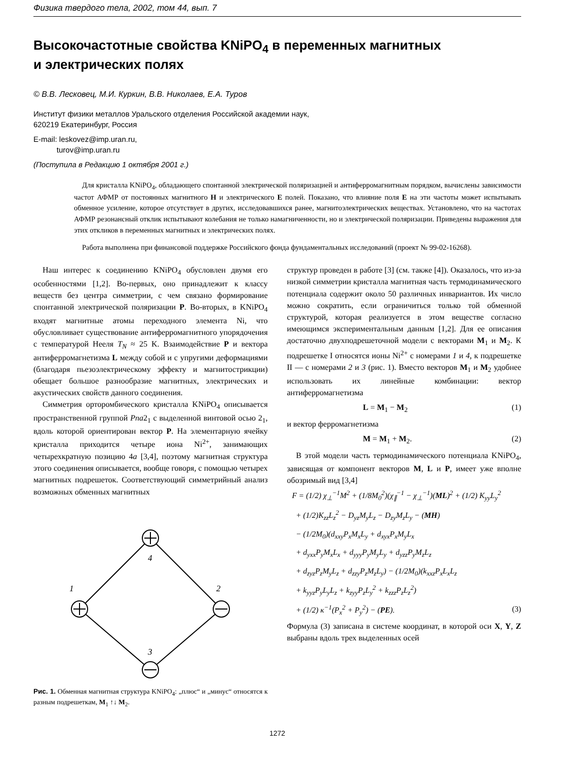Физика твердого тела, 2002, том 44, вып. 7
Высокочастотные свойства KNiPO<sub>4</sub> в переменных магнитных
и электрических полях
© В.В. Лесковец, М.И. Куркин, В.В. Николаев, Е.А. Туров
Институт физики металлов Уральского отделения Российской академии наук,
620219 Екатеринбург, Россия
E-mail: leskovez@imp.uran.ru,
turov@imp.uran.ru
(Поступила в Редакцию 1 октября 2001 г.)
Для кристалла KNiPO<sub>4</sub>, обладающего спонтанной электрической поляризацией и антиферромагнитным порядком, вычислены зависимости частот АФМР от постоянных магнитного H и электрического E полей. Показано, что влияние поля E на эти частоты может испытывать обменное усиление, которое отсутствует в других, исследовавшихся ранее, магнитоэлектрических веществах. Установлено, что на частотах АФМР резонансный отклик испытывают колебания не только намагниченности, но и электрической поляризации. Приведены выражения для этих откликов в переменных магнитных и электрических полях.
Работа выполнена при финансовой поддержке Российского фонда фундаментальных исследований (проект № 99-02-16268).
Наш интерес к соединению KNiPO<sub>4</sub> обусловлен двумя его особенностями [1,2]. Во-первых, оно принадлежит к классу веществ без центра симметрии, с чем связано формирование спонтанной электрической поляризации P. Во-вторых, в KNiPO<sub>4</sub> входят магнитные атомы переходного элемента Ni, что обусловливает существование антиферромагнитного упорядочения с температурой Нееля T<sub>N</sub> ≈ 25 K. Взаимодействие P и вектора антиферромагнетизма L между собой и с упругими деформациями (благодаря пьезоэлектрическому эффекту и магнитострикции) обещает большое разнообразие магнитных, электрических и акустических свойств данного соединения.
Симметрия орторомбического кристалла KNiPO<sub>4</sub> описывается пространственной группой Pna2<sub>1</sub> с выделенной винтовой осью 2<sub>1</sub>, вдоль которой ориентирован вектор P. На элементарную ячейку кристалла приходится четыре иона Ni<sup>2+</sup>, занимающих четырехкратную позицию 4a [3,4], поэтому магнитная структура этого соединения описывается, вообще говоря, с помощью четырех магнитных подрешеток. Соответствующий симметрийный анализ возможных обменных магнитных
4
1
2
3
Рис. 1. Обменная магнитная структура KNiPO<sub>4</sub>: „плюс“ и „минус“ относятся к разным подрешеткам, M<sub>1</sub> ↑↓ M<sub>2</sub>.
структур проведен в работе [3] (см. также [4]). Оказалось, что из-за низкой симметрии кристалла магнитная часть термодинамического потенциала содержит около 50 различных инвариантов. Их число можно сократить, если ограничиться только той обменной структурой, которая реализуется в этом веществе согласно имеющимся экспериментальным данным [1,2]. Для ее описания достаточно двухподрешеточной модели с векторами M<sub>1</sub> и M<sub>2</sub>. К подрешетке I относятся ионы Ni<sup>2+</sup> с номерами 1 и 4, к подрешетке II — с номерами 2 и 3 (рис. 1). Вместо векторов M<sub>1</sub> и M<sub>2</sub> удобнее использовать их линейные комбинации: вектор антиферромагнетизма
L = M<sub>1</sub> − M<sub>2</sub> (1)
и вектор ферромагнетизма
M = M<sub>1</sub> + M<sub>2</sub>. (2)
В этой модели часть термодинамического потенциала KNiPO<sub>4</sub>, зависящая от компонент векторов M, L и P, имеет уже вполне обозримый вид [3,4]
F = (1/2) χ<sub>⊥</sub><sup>−1</sup>M<sup>2</sup> + (1/8M<sub>0</sub><sup>2</sup>)(χ<sub>∥</sub><sup>−1</sup> − χ<sub>⊥</sub><sup>−1</sup>)(ML)<sup>2</sup> + (1/2) K<sub>yy</sub>L<sub>y</sub><sup>2</sup>
+ (1/2)K<sub>zz</sub>L<sub>z</sub><sup>2</sup> − D<sub>yz</sub>M<sub>y</sub>L<sub>z</sub> − D<sub>zy</sub>M<sub>z</sub>L<sub>y</sub> − (MH)
− (1/2M<sub>0</sub>)(d<sub>xxy</sub>P<sub>x</sub>M<sub>x</sub>L<sub>y</sub> + d<sub>xyx</sub>P<sub>x</sub>M<sub>y</sub>L<sub>x</sub>
+ d<sub>yxx</sub>P<sub>y</sub>M<sub>x</sub>L<sub>x</sub> + d<sub>yyy</sub>P<sub>y</sub>M<sub>y</sub>L<sub>y</sub> + d<sub>yzz</sub>P<sub>y</sub>M<sub>z</sub>L<sub>z</sub>
+ d<sub>zyz</sub>P<sub>z</sub>M<sub>y</sub>L<sub>z</sub> + d<sub>zzy</sub>P<sub>z</sub>M<sub>z</sub>L<sub>y</sub>) − (1/2M<sub>0</sub>)(k<sub>xxz</sub>P<sub>x</sub>L<sub>x</sub>L<sub>z</sub>
+ k<sub>yyz</sub>P<sub>y</sub>L<sub>y</sub>L<sub>z</sub> + k<sub>zyy</sub>P<sub>z</sub>L<sub>y</sub><sup>2</sup> + k<sub>zzz</sub>P<sub>z</sub>L<sub>z</sub><sup>2</sup>)
+ (1/2) κ<sup>−1</sup>(P<sub>x</sub><sup>2</sup> + P<sub>y</sub><sup>2</sup>) − (PE). (3)
Формула (3) записана в системе координат, в которой оси X, Y, Z выбраны вдоль трех выделенных осей
1272